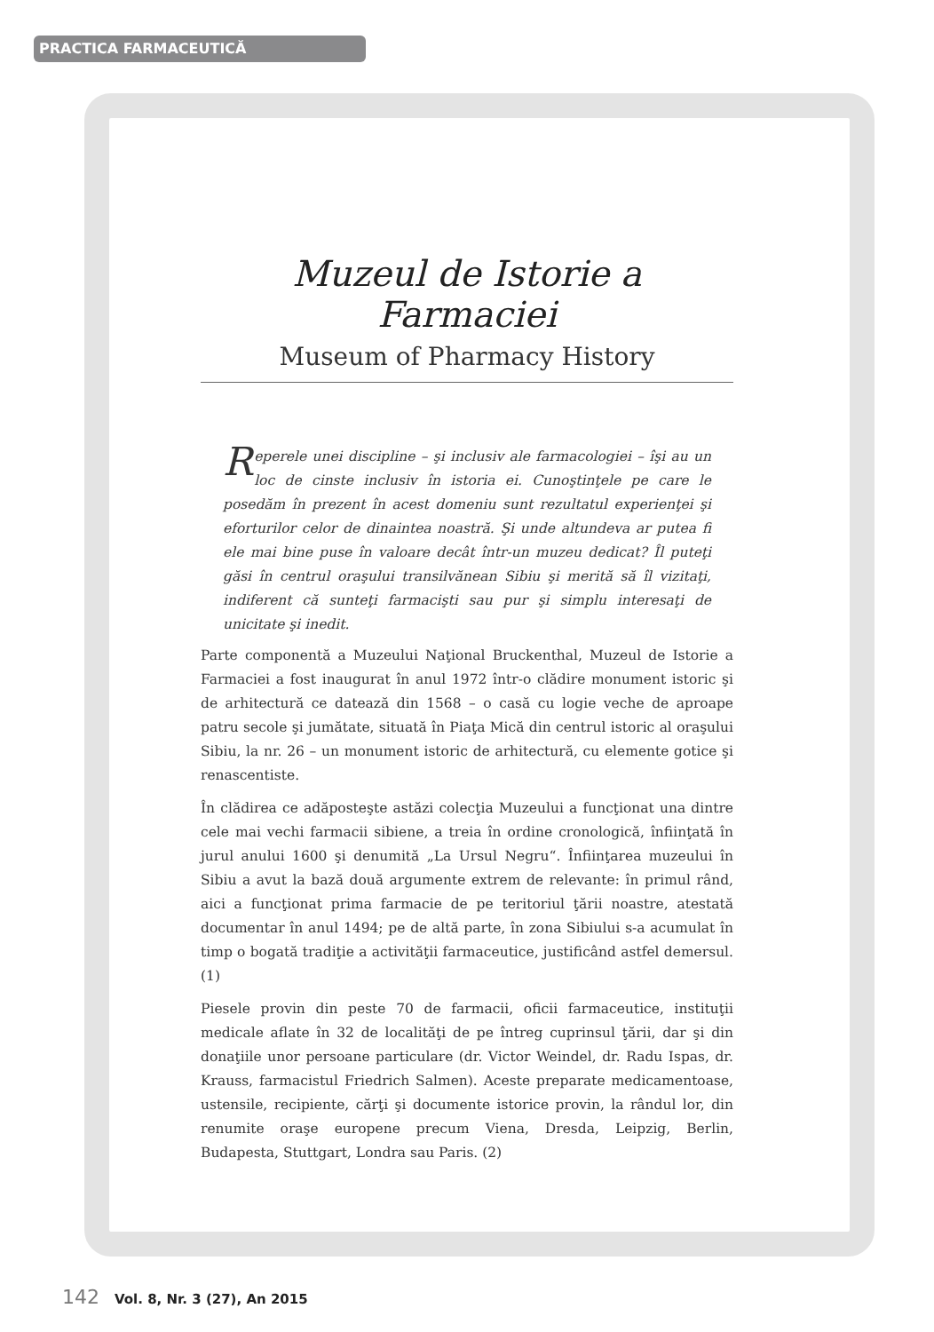PRACTICA FARMACEUTICĂ
Muzeul de Istorie a Farmaciei
Museum of Pharmacy History
Reperele unei discipline – şi inclusiv ale farmacologiei – îşi au un loc de cinste inclusiv în istoria ei. Cunoştinţele pe care le posedăm în prezent în acest domeniu sunt rezultatul experienţei şi eforturilor celor de dinaintea noastră. Şi unde altundeva ar putea fi ele mai bine puse în valoare decât într-un muzeu dedicat? Îl puteţi găsi în centrul oraşului transilvănean Sibiu şi merită să îl vizitaţi, indiferent că sunteţi farmacişti sau pur şi simplu interesaţi de unicitate şi inedit.
Parte componentă a Muzeului Naţional Bruckenthal, Muzeul de Istorie a Farmaciei a fost inaugurat în anul 1972 într-o clădire monument istoric şi de arhitectură ce datează din 1568 – o casă cu logie veche de aproape patru secole şi jumătate, situată în Piaţa Mică din centrul istoric al oraşului Sibiu, la nr. 26 – un monument istoric de arhitectură, cu elemente gotice şi renascentiste.
În clădirea ce adăposteşte astăzi colecţia Muzeului a funcţionat una dintre cele mai vechi farmacii sibiene, a treia în ordine cronologică, înfiinţată în jurul anului 1600 şi denumită „La Ursul Negru“. Înfiinţarea muzeului în Sibiu a avut la bază două argumente extrem de relevante: în primul rând, aici a funcţionat prima farmacie de pe teritoriul ţării noastre, atestată documentar în anul 1494; pe de altă parte, în zona Sibiului s-a acumulat în timp o bogată tradiţie a activităţii farmaceutice, justificând astfel demersul. (1)
Piesele provin din peste 70 de farmacii, oficii farmaceutice, instituţii medicale aflate în 32 de localităţi de pe întreg cuprinsul ţării, dar şi din donaţiile unor persoane particulare (dr. Victor Weindel, dr. Radu Ispas, dr. Krauss, farmacistul Friedrich Salmen). Aceste preparate medicamentoase, ustensile, recipiente, cărţi şi documente istorice provin, la rândul lor, din renumite oraşe europene precum Viena, Dresda, Leipzig, Berlin, Budapesta, Stuttgart, Londra sau Paris. (2)
142 Vol. 8, Nr. 3 (27), An 2015